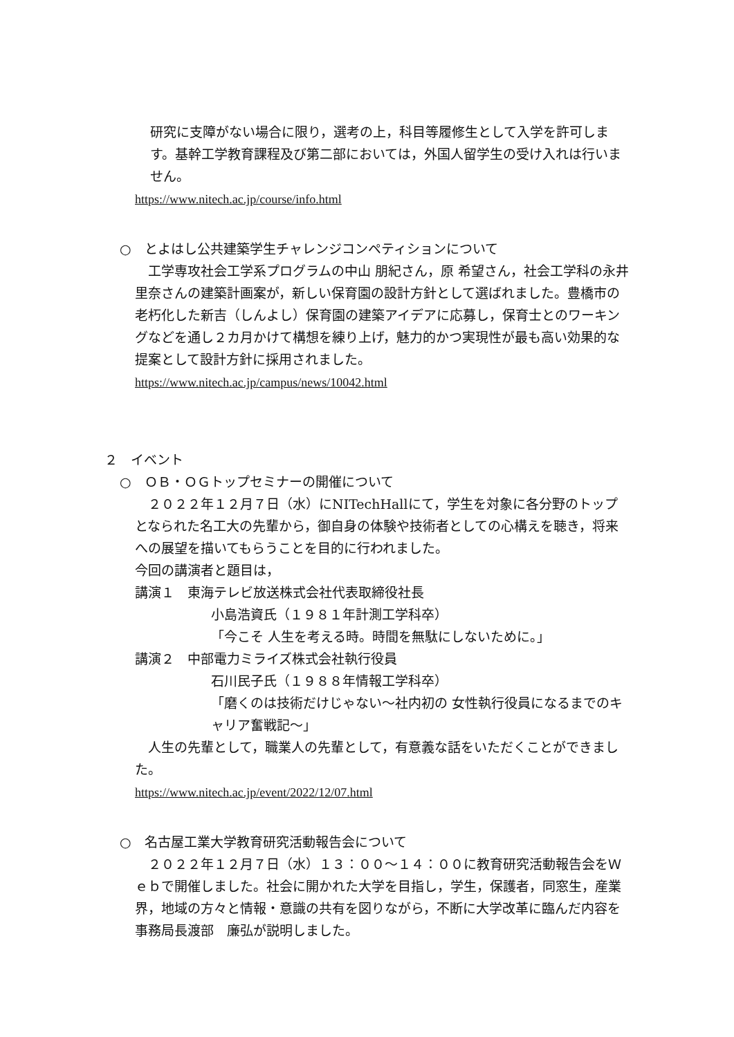研究に支障がない場合に限り，選考の上，科目等履修生として入学を許可します。基幹工学教育課程及び第二部においては，外国人留学生の受け入れは行いません。
https://www.nitech.ac.jp/course/info.html
○　とよはし公共建築学生チャレンジコンペティションについて
　工学専攻社会工学系プログラムの中山 朋紀さん，原 希望さん，社会工学科の永井 里奈さんの建築計画案が，新しい保育園の設計方針として選ばれました。豊橋市の老朽化した新吉（しんよし）保育園の建築アイデアに応募し，保育士とのワーキングなどを通し２カ月かけて構想を練り上げ，魅力的かつ実現性が最も高い効果的な提案として設計方針に採用されました。
https://www.nitech.ac.jp/campus/news/10042.html
２　イベント
○　ＯＢ・ＯＧトップセミナーの開催について
　２０２２年１２月７日（水）にNITechHallにて，学生を対象に各分野のトップとなられた名工大の先輩から，御自身の体験や技術者としての心構えを聴き，将来への展望を描いてもらうことを目的に行われました。
今回の講演者と題目は，
講演１　東海テレビ放送株式会社代表取締役社長
小島浩資氏（１９８１年計測工学科卒）
「今こそ 人生を考える時。時間を無駄にしないために。」
講演２　中部電力ミライズ株式会社執行役員
石川民子氏（１９８８年情報工学科卒）
「磨くのは技術だけじゃない～社内初の 女性執行役員になるまでのキャリア奮戦記～」
　人生の先輩として，職業人の先輩として，有意義な話をいただくことができました。
https://www.nitech.ac.jp/event/2022/12/07.html
○　名古屋工業大学教育研究活動報告会について
　２０２２年１２月７日（水）１３：００～１４：００に教育研究活動報告会をＷｅｂで開催しました。社会に開かれた大学を目指し，学生，保護者，同窓生，産業界，地域の方々と情報・意識の共有を図りながら，不断に大学改革に臨んだ内容を事務局長渡部　廉弘が説明しました。